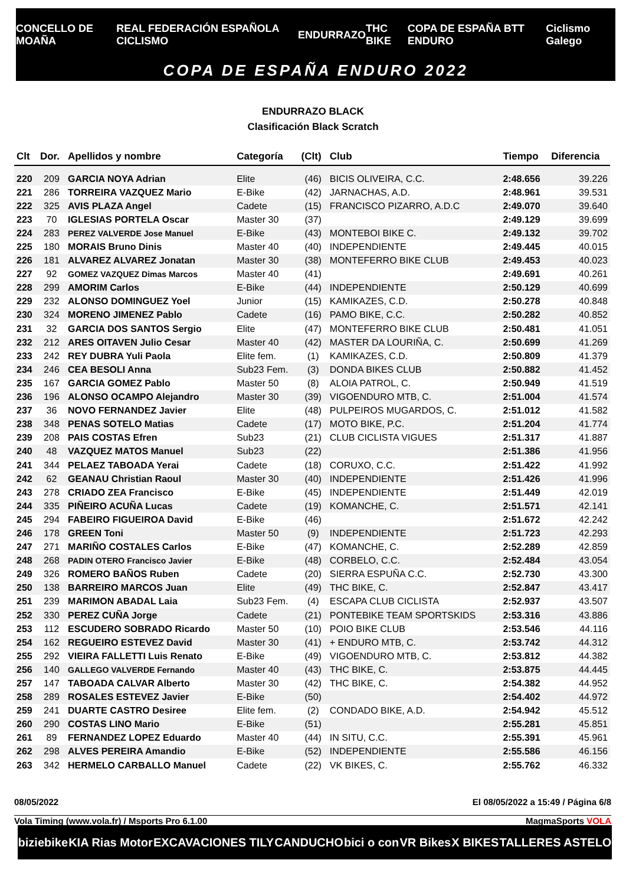CONCELLO DE MOAÑA REAL FEDERACIÓN ESPAÑOLA CICLISMO ENDURRAZO THC BIKE COPA DE ESPAÑA BTT ENDURO Ciclismo Galego
COPA DE ESPAÑA ENDURO 2022
ENDURRAZO BLACK
Clasificación Black Scratch
| Clt | Dor. | Apellidos y nombre | Categoría | (Clt) | Club | Tiempo | Diferencia |
| --- | --- | --- | --- | --- | --- | --- | --- |
| 220 | 209 | GARCIA NOYA Adrian | Elite | (46) | BICIS OLIVEIRA, C.C. | 2:48.656 | 39.226 |
| 221 | 286 | TORREIRA VAZQUEZ Mario | E-Bike | (42) | JARNACHAS, A.D. | 2:48.961 | 39.531 |
| 222 | 325 | AVIS PLAZA Angel | Cadete | (15) | FRANCISCO PIZARRO, A.D.C | 2:49.070 | 39.640 |
| 223 | 70 | IGLESIAS PORTELA Oscar | Master 30 | (37) | | 2:49.129 | 39.699 |
| 224 | 283 | PEREZ VALVERDE Jose Manuel | E-Bike | (43) | MONTEBOI BIKE C. | 2:49.132 | 39.702 |
| 225 | 180 | MORAIS Bruno Dinis | Master 40 | (40) | INDEPENDIENTE | 2:49.445 | 40.015 |
| 226 | 181 | ALVAREZ ALVAREZ Jonatan | Master 30 | (38) | MONTEFERRO BIKE CLUB | 2:49.453 | 40.023 |
| 227 | 92 | GOMEZ VAZQUEZ Dimas Marcos | Master 40 | (41) | | 2:49.691 | 40.261 |
| 228 | 299 | AMORIM Carlos | E-Bike | (44) | INDEPENDIENTE | 2:50.129 | 40.699 |
| 229 | 232 | ALONSO DOMINGUEZ Yoel | Junior | (15) | KAMIKAZES, C.D. | 2:50.278 | 40.848 |
| 230 | 324 | MORENO JIMENEZ Pablo | Cadete | (16) | PAMO BIKE, C.C. | 2:50.282 | 40.852 |
| 231 | 32 | GARCIA DOS SANTOS Sergio | Elite | (47) | MONTEFERRO BIKE CLUB | 2:50.481 | 41.051 |
| 232 | 212 | ARES OITAVEN Julio Cesar | Master 40 | (42) | MASTER DA LOURIÑA, C. | 2:50.699 | 41.269 |
| 233 | 242 | REY DUBRA Yuli Paola | Elite fem. | (1) | KAMIKAZES, C.D. | 2:50.809 | 41.379 |
| 234 | 246 | CEA BESOLI Anna | Sub23 Fem. | (3) | DONDA BIKES CLUB | 2:50.882 | 41.452 |
| 235 | 167 | GARCIA GOMEZ Pablo | Master 50 | (8) | ALOIA PATROL, C. | 2:50.949 | 41.519 |
| 236 | 196 | ALONSO OCAMPO Alejandro | Master 30 | (39) | VIGOENDURO MTB, C. | 2:51.004 | 41.574 |
| 237 | 36 | NOVO FERNANDEZ Javier | Elite | (48) | PULPEIROS MUGARDOS, C. | 2:51.012 | 41.582 |
| 238 | 348 | PENAS SOTELO Matias | Cadete | (17) | MOTO BIKE, P.C. | 2:51.204 | 41.774 |
| 239 | 208 | PAIS COSTAS Efren | Sub23 | (21) | CLUB CICLISTA VIGUES | 2:51.317 | 41.887 |
| 240 | 48 | VAZQUEZ MATOS Manuel | Sub23 | (22) | | 2:51.386 | 41.956 |
| 241 | 344 | PELAEZ TABOADA Yerai | Cadete | (18) | CORUXO, C.C. | 2:51.422 | 41.992 |
| 242 | 62 | GEANAU Christian Raoul | Master 30 | (40) | INDEPENDIENTE | 2:51.426 | 41.996 |
| 243 | 278 | CRIADO ZEA Francisco | E-Bike | (45) | INDEPENDIENTE | 2:51.449 | 42.019 |
| 244 | 335 | PIÑEIRO ACUÑA Lucas | Cadete | (19) | KOMANCHE, C. | 2:51.571 | 42.141 |
| 245 | 294 | FABEIRO FIGUEIROA David | E-Bike | (46) | | 2:51.672 | 42.242 |
| 246 | 178 | GREEN Toni | Master 50 | (9) | INDEPENDIENTE | 2:51.723 | 42.293 |
| 247 | 271 | MARIÑO COSTALES Carlos | E-Bike | (47) | KOMANCHE, C. | 2:52.289 | 42.859 |
| 248 | 268 | PADIN OTERO Francisco Javier | E-Bike | (48) | CORBELO, C.C. | 2:52.484 | 43.054 |
| 249 | 326 | ROMERO BAÑOS Ruben | Cadete | (20) | SIERRA ESPUÑA C.C. | 2:52.730 | 43.300 |
| 250 | 138 | BARREIRO MARCOS Juan | Elite | (49) | THC BIKE, C. | 2:52.847 | 43.417 |
| 251 | 239 | MARIMON ABADAL Laia | Sub23 Fem. | (4) | ESCAPA CLUB CICLISTA | 2:52.937 | 43.507 |
| 252 | 330 | PEREZ CUÑA Jorge | Cadete | (21) | PONTEBIKE TEAM SPORTSKIDS | 2:53.316 | 43.886 |
| 253 | 112 | ESCUDERO SOBRADO Ricardo | Master 50 | (10) | POIO BIKE CLUB | 2:53.546 | 44.116 |
| 254 | 162 | REGUEIRO ESTEVEZ David | Master 30 | (41) | + ENDURO MTB, C. | 2:53.742 | 44.312 |
| 255 | 292 | VIEIRA FALLETTI Luis Renato | E-Bike | (49) | VIGOENDURO MTB, C. | 2:53.812 | 44.382 |
| 256 | 140 | GALLEGO VALVERDE Fernando | Master 40 | (43) | THC BIKE, C. | 2:53.875 | 44.445 |
| 257 | 147 | TABOADA CALVAR Alberto | Master 30 | (42) | THC BIKE, C. | 2:54.382 | 44.952 |
| 258 | 289 | ROSALES ESTEVEZ Javier | E-Bike | (50) | | 2:54.402 | 44.972 |
| 259 | 241 | DUARTE CASTRO Desiree | Elite fem. | (2) | CONDADO BIKE, A.D. | 2:54.942 | 45.512 |
| 260 | 290 | COSTAS LINO Mario | E-Bike | (51) | | 2:55.281 | 45.851 |
| 261 | 89 | FERNANDEZ LOPEZ Eduardo | Master 40 | (44) | IN SITU, C.C. | 2:55.391 | 45.961 |
| 262 | 298 | ALVES PEREIRA Amandio | E-Bike | (52) | INDEPENDIENTE | 2:55.586 | 46.156 |
| 263 | 342 | HERMELO CARBALLO Manuel | Cadete | (22) | VK BIKES, C. | 2:55.762 | 46.332 |
08/05/2022 El 08/05/2022 a 15:49 / Página 6/8
Vola Timing (www.vola.fr) / Msports Pro 6.1.00 MagmaSports VOLA
biziebike KIA Rias Motor EXCAVACIONES TILY CANDUCHO bici o con VR Bikes X BIKES TALLERES ASTELO